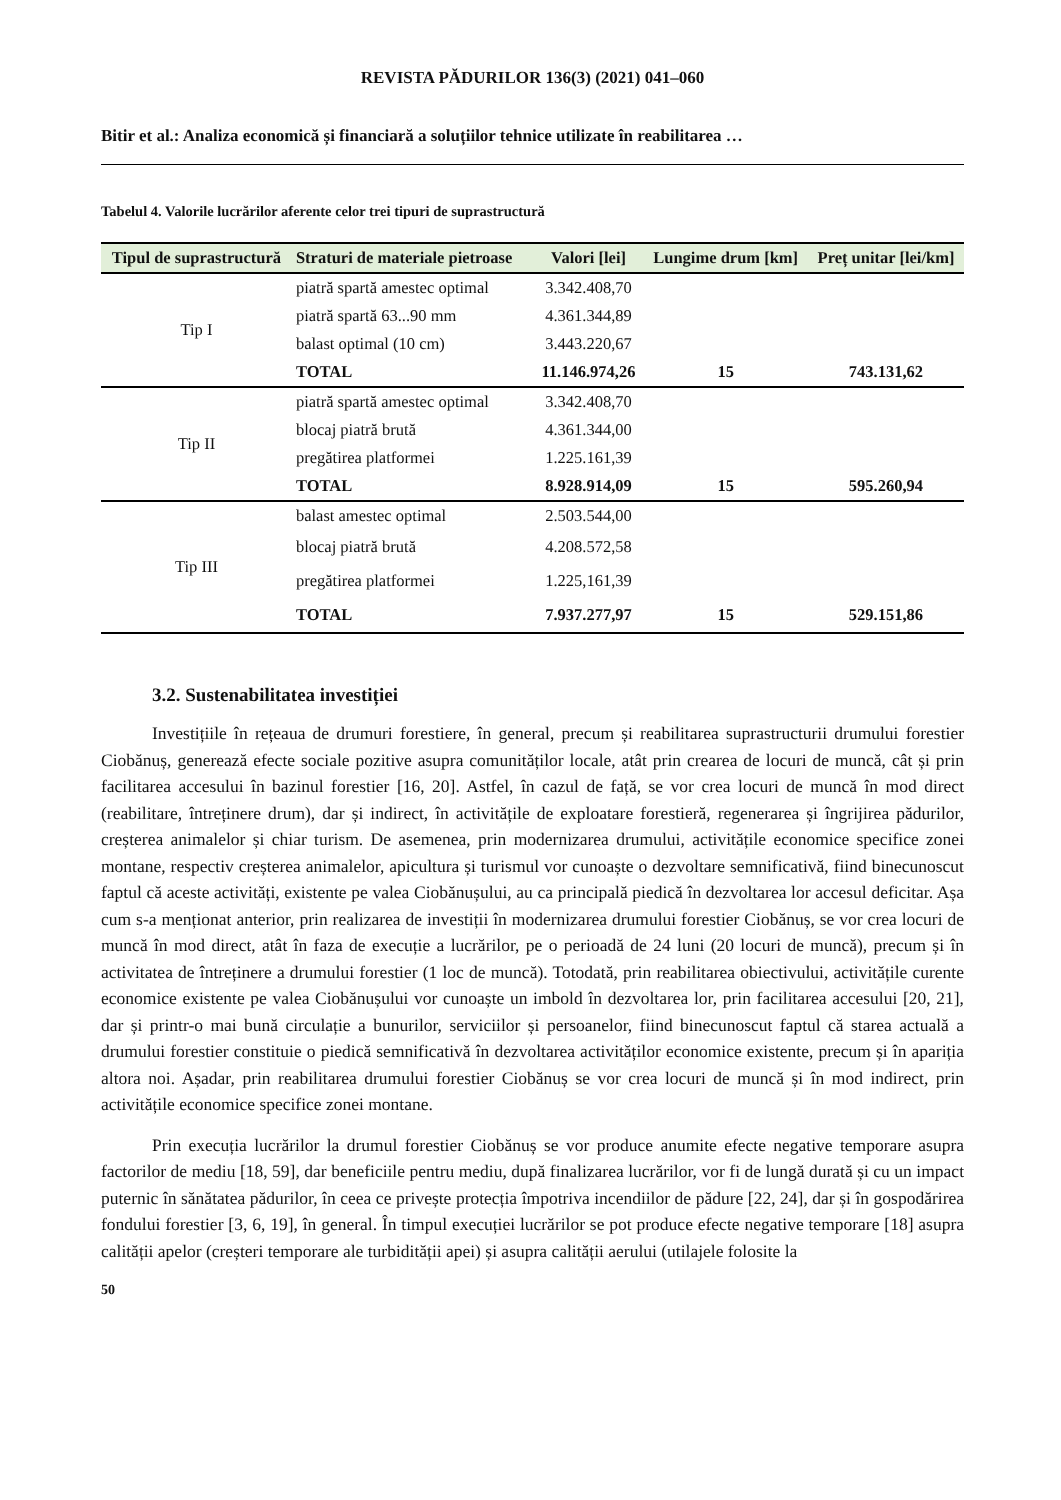REVISTA PĂDURILOR 136(3) (2021) 041–060
Bitir et al.: Analiza economică și financiară a soluțiilor tehnice utilizate în reabilitarea …
Tabelul 4. Valorile lucrărilor aferente celor trei tipuri de suprastructură
| Tipul de suprastructură | Straturi de materiale pietroase | Valori [lei] | Lungime drum [km] | Preț unitar [lei/km] |
| --- | --- | --- | --- | --- |
| Tip I | piatră spartă amestec optimal | 3.342.408,70 | | |
| | piatră spartă 63...90 mm | 4.361.344,89 | | |
| | balast optimal (10 cm) | 3.443.220,67 | | |
| | TOTAL | 11.146.974,26 | 15 | 743.131,62 |
| Tip II | piatră spartă amestec optimal | 3.342.408,70 | | |
| | blocaj piatră brută | 4.361.344,00 | | |
| | pregătirea platformei | 1.225.161,39 | | |
| | TOTAL | 8.928.914,09 | 15 | 595.260,94 |
| Tip III | balast amestec optimal | 2.503.544,00 | | |
| | blocaj piatră brută | 4.208.572,58 | | |
| | pregătirea platformei | 1.225,161,39 | | |
| | TOTAL | 7.937.277,97 | 15 | 529.151,86 |
3.2. Sustenabilitatea investiției
Investițiile în rețeaua de drumuri forestiere, în general, precum și reabilitarea suprastructurii drumului forestier Ciobănuș, generează efecte sociale pozitive asupra comunităților locale, atât prin crearea de locuri de muncă, cât și prin facilitarea accesului în bazinul forestier [16, 20]. Astfel, în cazul de față, se vor crea locuri de muncă în mod direct (reabilitare, întreținere drum), dar și indirect, în activitățile de exploatare forestieră, regenerarea și îngrijirea pădurilor, creșterea animalelor și chiar turism. De asemenea, prin modernizarea drumului, activitățile economice specifice zonei montane, respectiv creșterea animalelor, apicultura și turismul vor cunoaște o dezvoltare semnificativă, fiind binecunoscut faptul că aceste activități, existente pe valea Ciobănușului, au ca principală piedică în dezvoltarea lor accesul deficitar. Așa cum s-a menționat anterior, prin realizarea de investiții în modernizarea drumului forestier Ciobănuș, se vor crea locuri de muncă în mod direct, atât în faza de execuție a lucrărilor, pe o perioadă de 24 luni (20 locuri de muncă), precum și în activitatea de întreținere a drumului forestier (1 loc de muncă). Totodată, prin reabilitarea obiectivului, activitățile curente economice existente pe valea Ciobănușului vor cunoaște un imbold în dezvoltarea lor, prin facilitarea accesului [20, 21], dar și printr-o mai bună circulație a bunurilor, serviciilor și persoanelor, fiind binecunoscut faptul că starea actuală a drumului forestier constituie o piedică semnificativă în dezvoltarea activităților economice existente, precum și în apariția altora noi. Așadar, prin reabilitarea drumului forestier Ciobănuș se vor crea locuri de muncă și în mod indirect, prin activitățile economice specifice zonei montane.
Prin execuția lucrărilor la drumul forestier Ciobănuș se vor produce anumite efecte negative temporare asupra factorilor de mediu [18, 59], dar beneficiile pentru mediu, după finalizarea lucrărilor, vor fi de lungă durată și cu un impact puternic în sănătatea pădurilor, în ceea ce privește protecția împotriva incendiilor de pădure [22, 24], dar și în gospodărirea fondului forestier [3, 6, 19], în general. În timpul execuției lucrărilor se pot produce efecte negative temporare [18] asupra calității apelor (creșteri temporare ale turbidității apei) și asupra calității aerului (utilajele folosite la
50